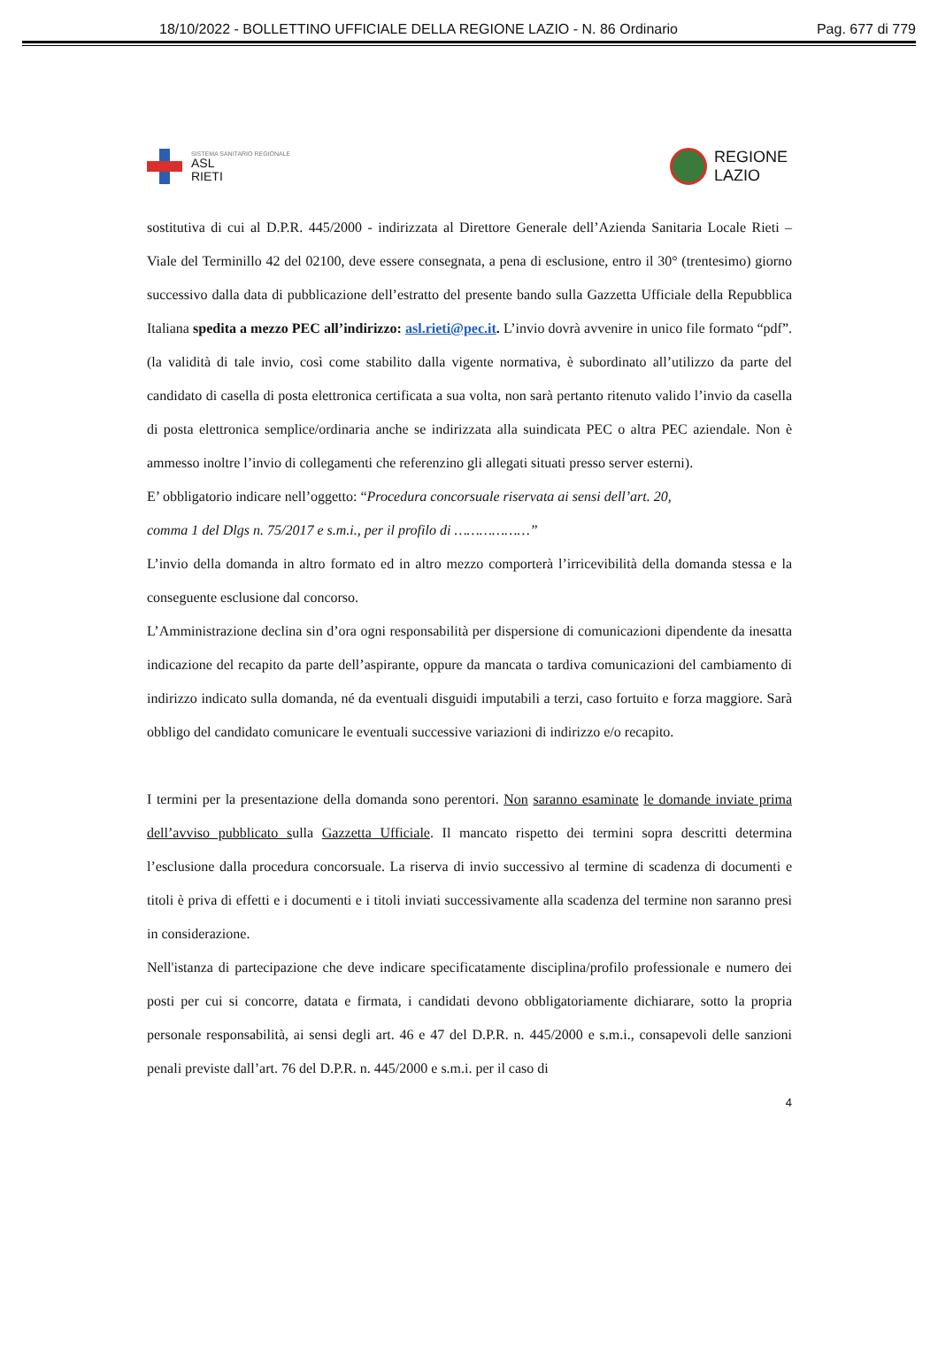18/10/2022 - BOLLETTINO UFFICIALE DELLA REGIONE LAZIO - N. 86 Ordinario Pag. 677 di 779
SISTEMA SANITARIO REGIONALE
ASL
RIETI
REGIONE
LAZIO
sostitutiva di cui al D.P.R. 445/2000 - indirizzata al Direttore Generale dell’Azienda Sanitaria Locale Rieti – Viale del Terminillo 42 del 02100, deve essere consegnata, a pena di esclusione, entro il 30° (trentesimo) giorno successivo dalla data di pubblicazione dell’estratto del presente bando sulla Gazzetta Ufficiale della Repubblica Italiana spedita a mezzo PEC all’indirizzo: asl.rieti@pec.it. L’invio dovrà avvenire in unico file formato “pdf”. (la validità di tale invio, così come stabilito dalla vigente normativa, è subordinato all’utilizzo da parte del candidato di casella di posta elettronica certificata a sua volta, non sarà pertanto ritenuto valido l’invio da casella di posta elettronica semplice/ordinaria anche se indirizzata alla suindicata PEC o altra PEC aziendale. Non è ammesso inoltre l’invio di collegamenti che referenzino gli allegati situati presso server esterni).
E’ obbligatorio indicare nell’oggetto: “Procedura concorsuale riservata ai sensi dell’art. 20,
comma 1 del Dlgs n. 75/2017 e s.m.i., per il profilo di ………………”
L’invio della domanda in altro formato ed in altro mezzo comporterà l’irricevibilità della domanda stessa e la conseguente esclusione dal concorso.
L’Amministrazione declina sin d’ora ogni responsabilità per dispersione di comunicazioni dipendente da inesatta indicazione del recapito da parte dell’aspirante, oppure da mancata o tardiva comunicazioni del cambiamento di indirizzo indicato sulla domanda, né da eventuali disguidi imputabili a terzi, caso fortuito e forza maggiore. Sarà obbligo del candidato comunicare le eventuali successive variazioni di indirizzo e/o recapito.
I termini per la presentazione della domanda sono perentori. Non saranno esaminate le domande inviate prima dell’avviso pubblicato sulla Gazzetta Ufficiale. Il mancato rispetto dei termini sopra descritti determina l’esclusione dalla procedura concorsuale. La riserva di invio successivo al termine di scadenza di documenti e titoli è priva di effetti e i documenti e i titoli inviati successivamente alla scadenza del termine non saranno presi in considerazione.
Nell'istanza di partecipazione che deve indicare specificatamente disciplina/profilo professionale e numero dei posti per cui si concorre, datata e firmata, i candidati devono obbligatoriamente dichiarare, sotto la propria personale responsabilità, ai sensi degli art. 46 e 47 del D.P.R. n. 445/2000 e s.m.i., consapevoli delle sanzioni penali previste dall’art. 76 del D.P.R. n. 445/2000 e s.m.i. per il caso di
4